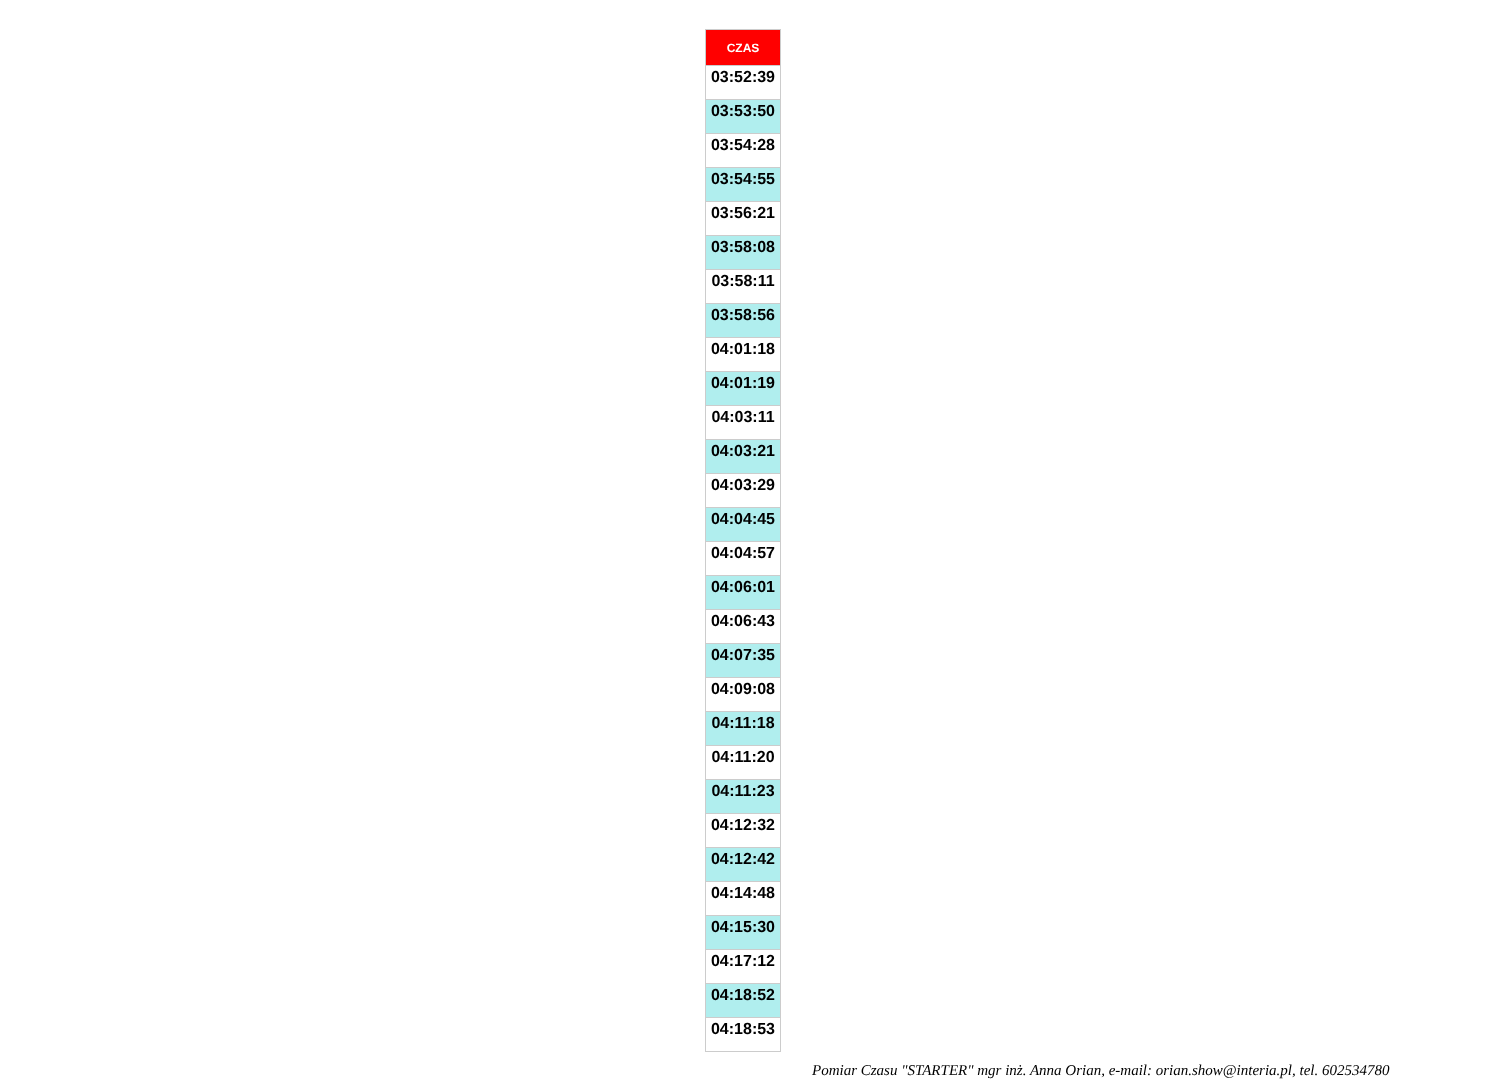| CZAS |
| --- |
| 03:52:39 |
| 03:53:50 |
| 03:54:28 |
| 03:54:55 |
| 03:56:21 |
| 03:58:08 |
| 03:58:11 |
| 03:58:56 |
| 04:01:18 |
| 04:01:19 |
| 04:03:11 |
| 04:03:21 |
| 04:03:29 |
| 04:04:45 |
| 04:04:57 |
| 04:06:01 |
| 04:06:43 |
| 04:07:35 |
| 04:09:08 |
| 04:11:18 |
| 04:11:20 |
| 04:11:23 |
| 04:12:32 |
| 04:12:42 |
| 04:14:48 |
| 04:15:30 |
| 04:17:12 |
| 04:18:52 |
| 04:18:53 |
Pomiar Czasu "STARTER" mgr inż. Anna Orian, e-mail: orian.show@interia.pl, tel. 602534780